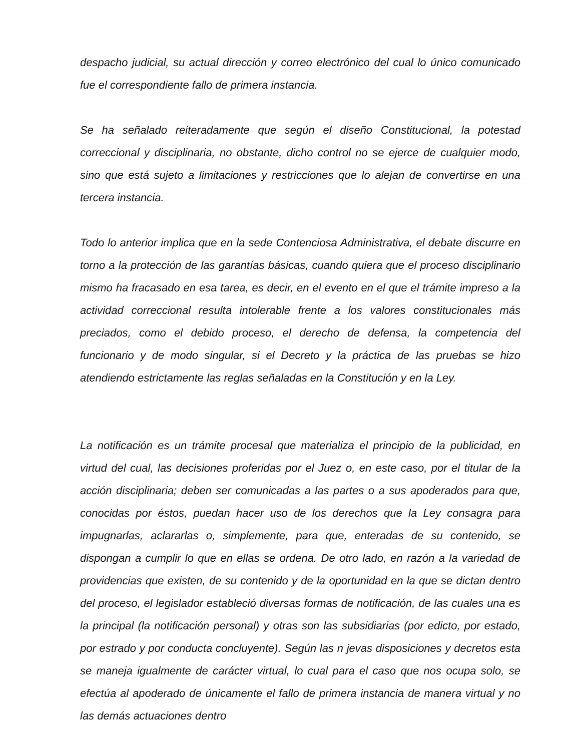despacho judicial, su actual dirección y correo electrónico del cual lo único comunicado fue el correspondiente fallo de primera instancia.
Se ha señalado reiteradamente que según el diseño Constitucional, la potestad correccional y disciplinaria, no obstante, dicho control no se ejerce de cualquier modo, sino que está sujeto a limitaciones y restricciones que lo alejan de convertirse en una tercera instancia.
Todo lo anterior implica que en la sede Contenciosa Administrativa, el debate discurre en torno a la protección de las garantías básicas, cuando quiera que el proceso disciplinario mismo ha fracasado en esa tarea, es decir, en el evento en el que el trámite impreso a la actividad correccional resulta intolerable frente a los valores constitucionales más preciados, como el debido proceso, el derecho de defensa, la competencia del funcionario y de modo singular, si el Decreto y la práctica de las pruebas se hizo atendiendo estrictamente las reglas señaladas en la Constitución y en la Ley.
La notificación es un trámite procesal que materializa el principio de la publicidad, en virtud del cual, las decisiones proferidas por el Juez o, en este caso, por el titular de la acción disciplinaria; deben ser comunicadas a las partes o a sus apoderados para que, conocidas por éstos, puedan hacer uso de los derechos que la Ley consagra para impugnarlas, aclararlas o, simplemente, para que, enteradas de su contenido, se dispongan a cumplir lo que en ellas se ordena. De otro lado, en razón a la variedad de providencias que existen, de su contenido y de la oportunidad en la que se dictan dentro del proceso, el legislador estableció diversas formas de notificación, de las cuales una es la principal (la notificación personal) y otras son las subsidiarias (por edicto, por estado, por estrado y por conducta concluyente). Según las n jevas disposiciones y decretos esta se maneja igualmente de carácter virtual, lo cual para el caso que nos ocupa solo, se efectúa al apoderado de únicamente el fallo de primera instancia de manera virtual y no las demás actuaciones dentro